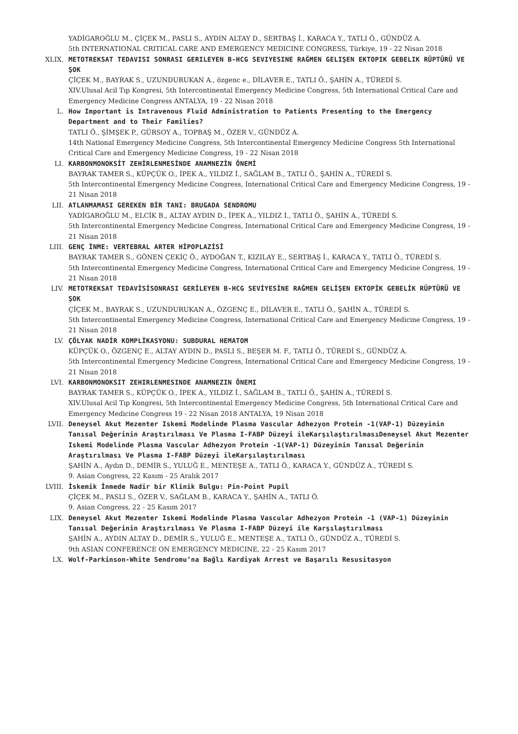YADİGAROĞLU M., ÇİÇEK M., PASLI S., AYDIN ALTAY D., SERTBAŞ İ., KARACA Y., TATLI Ö., GÜNDÜZ A.
5th INTERNATIONAL CRITICAL CARE AND EMERGENCY MEDICINE CONGRESS, Türkiye, 19 - 22 Nisan 2018
XLIX. METOTREKSAT TEDAVISI SONRASI GERILEYEN B-HCG SEVIYESINE RAĞMEN GELIŞEN EKTOPIK GEBELIK RÜPTÜRÜ VE ŞOK
ÇİÇEK M., BAYRAK S., UZUNDURUKAN A., özgenc e., DİLAVER E., TATLI Ö., ŞAHİN A., TÜREDİ S.
XIV.Ulusal Acil Tıp Kongresi, 5th Intercontinental Emergency Medicine Congress, 5th International Critical Care and Emergency Medicine Congress ANTALYA, 19 - 22 Nisan 2018
L. How Important is Intravenous Fluid Administration to Patients Presenting to the Emergency Department and to Their Families?
TATLI Ö., ŞİMŞEK P., GÜRSOY A., TOPBAŞ M., ÖZER V., GÜNDÜZ A.
14th National Emergency Medicine Congress, 5th Intercontinental Emergency Medicine Congress 5th International Critical Care and Emergency Medicine Congress, 19 - 22 Nisan 2018
LI. KARBONMONOKSİT ZEHİRLENMESİNDE ANAMNEZİN ÖNEMİ
BAYRAK TAMER S., KÜPÇÜK O., İPEK A., YILDIZ İ., SAĞLAM B., TATLI Ö., ŞAHİN A., TÜREDİ S.
5th Intercontinental Emergency Medicine Congress, International Critical Care and Emergency Medicine Congress, 19 - 21 Nisan 2018
LII. ATLANMAMASI GEREKEN BİR TANI: BRUGADA SENDROMU
YADİGAROĞLU M., ELCİK B., ALTAY AYDIN D., İPEK A., YILDIZ İ., TATLI Ö., ŞAHİN A., TÜREDİ S.
5th Intercontinental Emergency Medicine Congress, International Critical Care and Emergency Medicine Congress, 19 - 21 Nisan 2018
LIII. GENÇ İNME: VERTEBRAL ARTER HİPOPLAZİSİ
BAYRAK TAMER S., GÖNEN ÇEKİÇ Ö., AYDOĞAN T., KIZILAY E., SERTBAŞ İ., KARACA Y., TATLI Ö., TÜREDİ S.
5th Intercontinental Emergency Medicine Congress, International Critical Care and Emergency Medicine Congress, 19 - 21 Nisan 2018
LIV. METOTREKSAT TEDAVİSİSONRASI GERİLEYEN B-HCG SEVİYESİNE RAĞMEN GELİŞEN EKTOPİK GEBELİK RÜPTÜRÜ VE ŞOK
ÇİÇEK M., BAYRAK S., UZUNDURUKAN A., ÖZGENÇ E., DİLAVER E., TATLI Ö., ŞAHİN A., TÜREDİ S.
5th Intercontinental Emergency Medicine Congress, International Critical Care and Emergency Medicine Congress, 19 - 21 Nisan 2018
LV. ÇÖLYAK NADİR KOMPLİKASYONU: SUBDURAL HEMATOM
KÜPÇÜK O., ÖZGENÇ E., ALTAY AYDIN D., PASLI S., BEŞER M. F., TATLI Ö., TÜREDİ S., GÜNDÜZ A.
5th Intercontinental Emergency Medicine Congress, International Critical Care and Emergency Medicine Congress, 19 - 21 Nisan 2018
LVI. KARBONMONOKSIT ZEHIRLENMESINDE ANAMNEZIN ÖNEMI
BAYRAK TAMER S., KÜPÇÜK O., İPEK A., YILDIZ İ., SAĞLAM B., TATLI Ö., ŞAHİN A., TÜREDİ S.
XIV.Ulusal Acil Tıp Kongresi, 5th Intercontinental Emergency Medicine Congress, 5th International Critical Care and Emergency Medicine Congress 19 - 22 Nisan 2018 ANTALYA, 19 Nisan 2018
LVII. Deneysel Akut Mezenter Iskemi Modelinde Plasma Vascular Adhezyon Protein -1(VAP-1) Düzeyinin Tanısal Değerinin Araştırılması Ve Plasma I-FABP Düzeyi ileKarşılaştırılmasıDeneysel Akut Mezenter Iskemi Modelinde Plasma Vascular Adhezyon Protein -1(VAP-1) Düzeyinin Tanısal Değerinin Araştırılması Ve Plasma I-FABP Düzeyi ileKarşılaştırılması
ŞAHİN A., Aydın D., DEMİR S., YULUĞ E., MENTEŞE A., TATLI Ö., KARACA Y., GÜNDÜZ A., TÜREDİ S.
9. Asian Congress, 22 Kasım - 25 Aralık 2017
LVIII. İskemik İnmede Nadir bir Klinik Bulgu: Pin-Point Pupil
ÇİÇEK M., PASLI S., ÖZER V., SAĞLAM B., KARACA Y., ŞAHİN A., TATLI Ö.
9. Asian Congress, 22 - 25 Kasım 2017
LIX. Deneysel Akut Mezenter Iskemi Modelinde Plasma Vascular Adhezyon Protein -1 (VAP-1) Düzeyinin Tanısal Değerinin Araştırılması Ve Plasma I-FABP Düzeyi ile Karşılaştırılması
ŞAHİN A., AYDIN ALTAY D., DEMİR S., YULUĞ E., MENTEŞE A., TATLI Ö., GÜNDÜZ A., TÜREDİ S.
9th ASIAN CONFERENCE ON EMERGENCY MEDICINE, 22 - 25 Kasım 2017
LX. Wolf-Parkinson-White Sendromu’na Bağlı Kardiyak Arrest ve Başarılı Resusitasyon